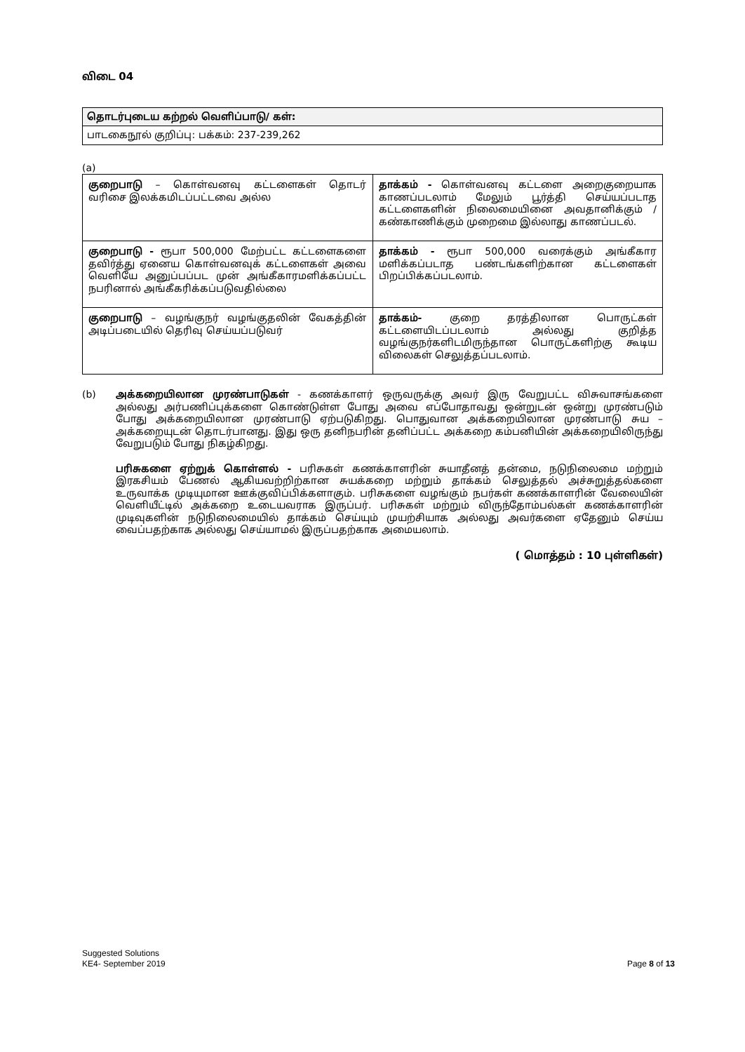விடை 04
தொடர்புடைய கற்றல் வெளிப்பாடு/ கள்:
பாடகைநூல் குறிப்பு: பக்கம்: 237-239,262
(a)
| குறைபாடு – கொள்வனவு கட்டளைகள் தொடர் வரிசை இலக்கமிடப்பட்டவை அல்ல | தாக்கம் - கொள்வனவு கட்டளை அறைகுறையாக காணப்படலாம் மேலும் பூர்த்தி செய்யப்படாத கட்டளைகளின் நிலைமையினை அவதானிக்கும் / கண்காணிக்கும் முறைமை இல்லாது காணப்படல். |
| குறைபாடு - ரூபா 500,000 மேற்பட்ட கட்டளைகளை தவிர்த்து ஏனைய கொள்வனவுக் கட்டளைகள் அவை வெளியே அனுப்பப்பட முன் அங்கீகாரமளிக்கப்பட்ட நபரினால் அங்கீகரிக்கப்படுவதில்லை | தாக்கம் - ரூபா 500,000 வரைக்கும் அங்கீகார மளிக்கப்படாத பண்டங்களிற்கான கட்டளைகள் பிறப்பிக்கப்படலாம். |
| குறைபாடு – வழங்குநர் வழங்குதலின் வேகத்தின் அடிப்படையில் தெரிவு செய்யப்படுவர் | தாக்கம்- குறை தரத்திலான பொருட்கள் கட்டளையிடப்படலாம் அல்லது குறித்த வழங்குநர்களிடமிருந்தான பொருட்களிற்கு கூடிய விலைகள் செலுத்தப்படலாம். |
(b) அக்கறையிலான முரண்பாடுகள் - கணக்காளர் ஒருவருக்கு அவர் இரு வேறுபட்ட விசுவாசங்களை அல்லது அர்பணிப்புக்களை கொண்டுள்ள போது அவை எப்போதாவது ஒன்றுடன் ஒன்று முரண்படும் போது அக்கறையிலான முரண்பாடு ஏற்படுகிறது. பொதுவான அக்கறையிலான முரண்பாடு சுய – அக்கறையுடன் தொடர்பானது. இது ஒரு தனிநபரின் தனிப்பட்ட அக்கறை கம்பனியின் அக்கறையிலிருந்து வேறுபடும் போது நிகழ்கிறது.
பரிசுகளை ஏற்றுக் கொள்ளல் - பரிசுகள் கணக்காளரின் சுயாதீனத் தன்மை, நடுநிலைமை மற்றும் இரகசியம் பேணல் ஆகியவற்றிற்கான சுயக்கறை மற்றும் தாக்கம் செலுத்தல் அச்சுறுத்தல்களை உருவாக்க முடியுமான ஊக்குவிப்பிக்களாகும். பரிசுகளை வழங்கும் நபர்கள் கணக்காளரின் வேலையின் வெளியீட்டில் அக்கறை உடையவராக இருப்பர். பரிசுகள் மற்றும் விருந்தோம்பல்கள் கணக்காளரின் முடிவுகளின் நடுநிலைமையில் தாக்கம் செய்யும் முயற்சியாக அல்லது அவர்களை ஏதேனும் செய்ய வைப்பதற்காக அல்லது செய்யாமல் இருப்பதற்காக அமையலாம்.
( மொத்தம் : 10 புள்ளிகள்)
Suggested Solutions
KE4- September 2019
Page 8 of 13